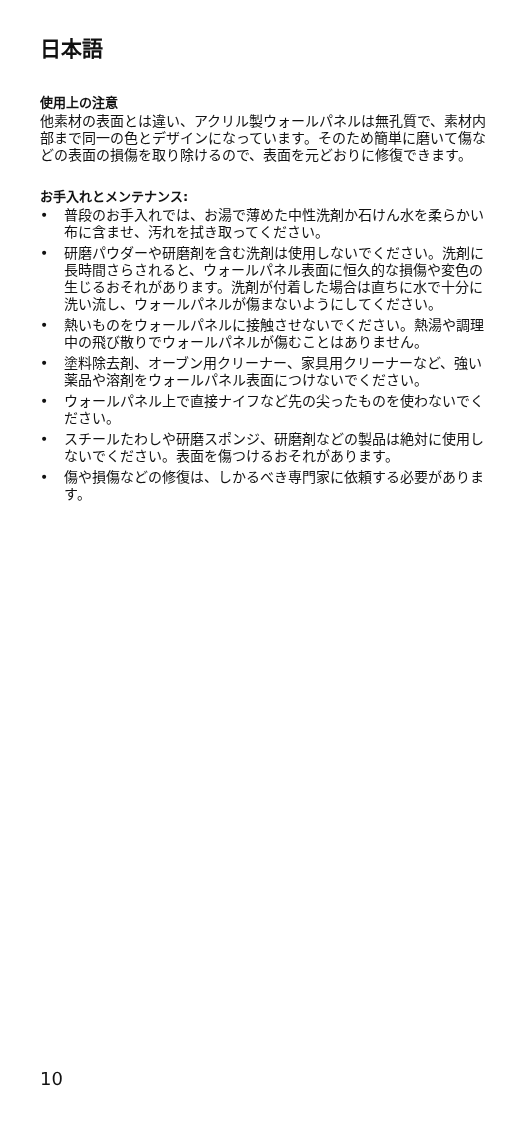日本語
使用上の注意
他素材の表面とは違い、アクリル製ウォールパネルは無孔質で、素材内部まで同一の色とデザインになっています。そのため簡単に磨いて傷などの表面の損傷を取り除けるので、表面を元どおりに修復できます。
お手入れとメンテナンス:
• 普段のお手入れでは、お湯で薄めた中性洗剤か石けん水を柔らかい布に含ませ、汚れを拭き取ってください。
• 研磨パウダーや研磨剤を含む洗剤は使用しないでください。洗剤に長時間さらされると、ウォールパネル表面に恒久的な損傷や変色の生じるおそれがあります。洗剤が付着した場合は直ちに水で十分に洗い流し、ウォールパネルが傷まないようにしてください。
• 熱いものをウォールパネルに接触させないでください。熱湯や調理中の飛び散りでウォールパネルが傷むことはありません。
• 塗料除去剤、オーブン用クリーナー、家具用クリーナーなど、強い薬品や溶剤をウォールパネル表面につけないでください。
• ウォールパネル上で直接ナイフなど先の尖ったものを使わないでください。
• スチールたわしや研磨スポンジ、研磨剤などの製品は絶対に使用しないでください。表面を傷つけるおそれがあります。
• 傷や損傷などの修復は、しかるべき専門家に依頼する必要があります。
10